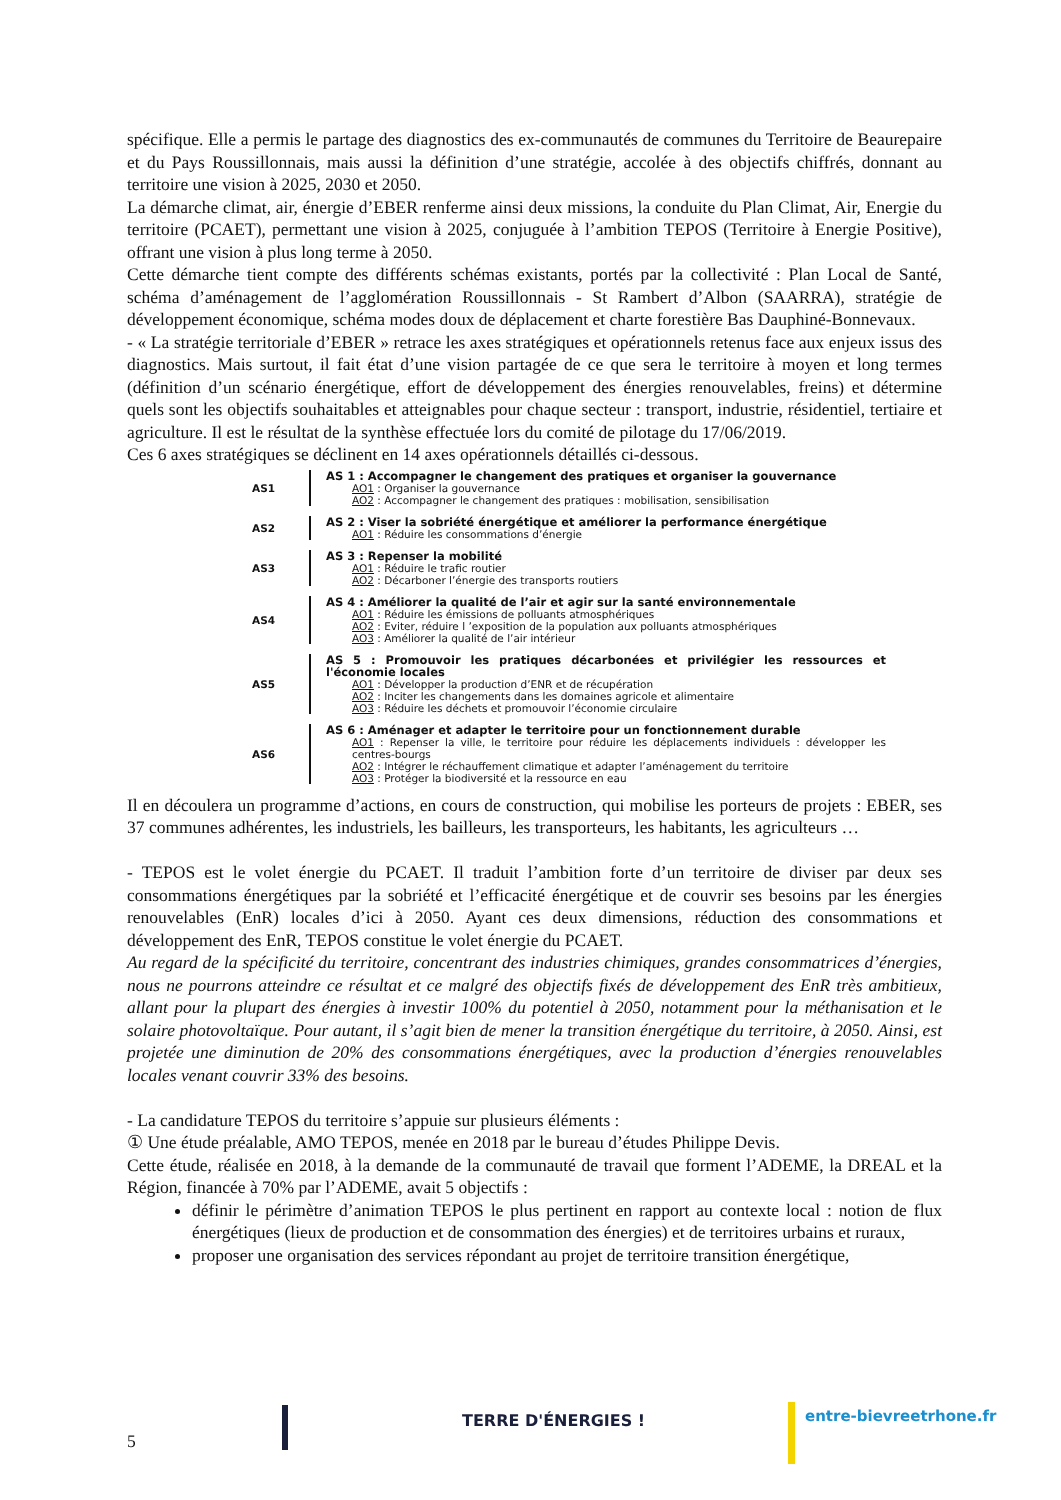spécifique. Elle a permis le partage des diagnostics des ex-communautés de communes du Territoire de Beaurepaire et du Pays Roussillonnais, mais aussi la définition d’une stratégie, accolée à des objectifs chiffrés, donnant au territoire une vision à 2025, 2030 et 2050.
La démarche climat, air, énergie d’EBER renferme ainsi deux missions, la conduite du Plan Climat, Air, Energie du territoire (PCAET), permettant une vision à 2025, conjuguée à l’ambition TEPOS (Territoire à Energie Positive), offrant une vision à plus long terme à 2050.
Cette démarche tient compte des différents schémas existants, portés par la collectivité : Plan Local de Santé, schéma d’aménagement de l’agglomération Roussillonnais - St Rambert d’Albon (SAARRA), stratégie de développement économique, schéma modes doux de déplacement et charte forestière Bas Dauphiné-Bonnevaux.
- « La stratégie territoriale d’EBER » retrace les axes stratégiques et opérationnels retenus face aux enjeux issus des diagnostics. Mais surtout, il fait état d’une vision partagée de ce que sera le territoire à moyen et long termes (définition d’un scénario énergétique, effort de développement des énergies renouvelables, freins) et détermine quels sont les objectifs souhaitables et atteignables pour chaque secteur : transport, industrie, résidentiel, tertiaire et agriculture. Il est le résultat de la synthèse effectuée lors du comité de pilotage du 17/06/2019.
Ces 6 axes stratégiques se déclinent en 14 axes opérationnels détaillés ci-dessous.
AS1 AS 1 : Accompagner le changement des pratiques et organiser la gouvernance
AO1 : Organiser la gouvernance
AO2 : Accompagner le changement des pratiques : mobilisation, sensibilisation
AS2 AS 2 : Viser la sobriété énergétique et améliorer la performance énergétique
AO1 : Réduire les consommations d’énergie
AS3 AS 3 : Repenser la mobilité
AO1 : Réduire le trafic routier
AO2 : Décarboner l’énergie des transports routiers
AS4 AS 4 : Améliorer la qualité de l’air et agir sur la santé environnementale
AO1 : Réduire les émissions de polluants atmosphériques
AO2 : Eviter, réduire l ’exposition de la population aux polluants atmosphériques
AO3 : Améliorer la qualité de l’air intérieur
AS5 AS 5 : Promouvoir les pratiques décarbonées et privilégier les ressources et l'économie locales
AO1 : Développer la production d’ENR et de récupération
AO2 : Inciter les changements dans les domaines agricole et alimentaire
AO3 : Réduire les déchets et promouvoir l’économie circulaire
AS6 AS 6 : Aménager et adapter le territoire pour un fonctionnement durable
AO1 : Repenser la ville, le territoire pour réduire les déplacements individuels : développer les centres-bourgs
AO2 : Intégrer le réchauffement climatique et adapter l’aménagement du territoire
AO3 : Protéger la biodiversité et la ressource en eau
Il en découlera un programme d’actions, en cours de construction, qui mobilise les porteurs de projets : EBER, ses 37 communes adhérentes, les industriels, les bailleurs, les transporteurs, les habitants, les agriculteurs …
- TEPOS est le volet énergie du PCAET. Il traduit l’ambition forte d’un territoire de diviser par deux ses consommations énergétiques par la sobriété et l’efficacité énergétique et de couvrir ses besoins par les énergies renouvelables (EnR) locales d’ici à 2050. Ayant ces deux dimensions, réduction des consommations et développement des EnR, TEPOS constitue le volet énergie du PCAET.
Au regard de la spécificité du territoire, concentrant des industries chimiques, grandes consommatrices d’énergies, nous ne pourrons atteindre ce résultat et ce malgré des objectifs fixés de développement des EnR très ambitieux, allant pour la plupart des énergies à investir 100% du potentiel à 2050, notamment pour la méthanisation et le solaire photovoltaïque. Pour autant, il s’agit bien de mener la transition énergétique du territoire, à 2050. Ainsi, est projetée une diminution de 20% des consommations énergétiques, avec la production d’énergies renouvelables locales venant couvrir 33% des besoins.
- La candidature TEPOS du territoire s’appuie sur plusieurs éléments :
① Une étude préalable, AMO TEPOS, menée en 2018 par le bureau d’études Philippe Devis.
Cette étude, réalisée en 2018, à la demande de la communauté de travail que forment l’ADEME, la DREAL et la Région, financée à 70% par l’ADEME, avait 5 objectifs :
définir le périmètre d’animation TEPOS le plus pertinent en rapport au contexte local : notion de flux énergétiques (lieux de production et de consommation des énergies) et de territoires urbains et ruraux,
proposer une organisation des services répondant au projet de territoire transition énergétique,
5
TERRE D'ÉNERGIES ! entre-bievreetrhone.fr